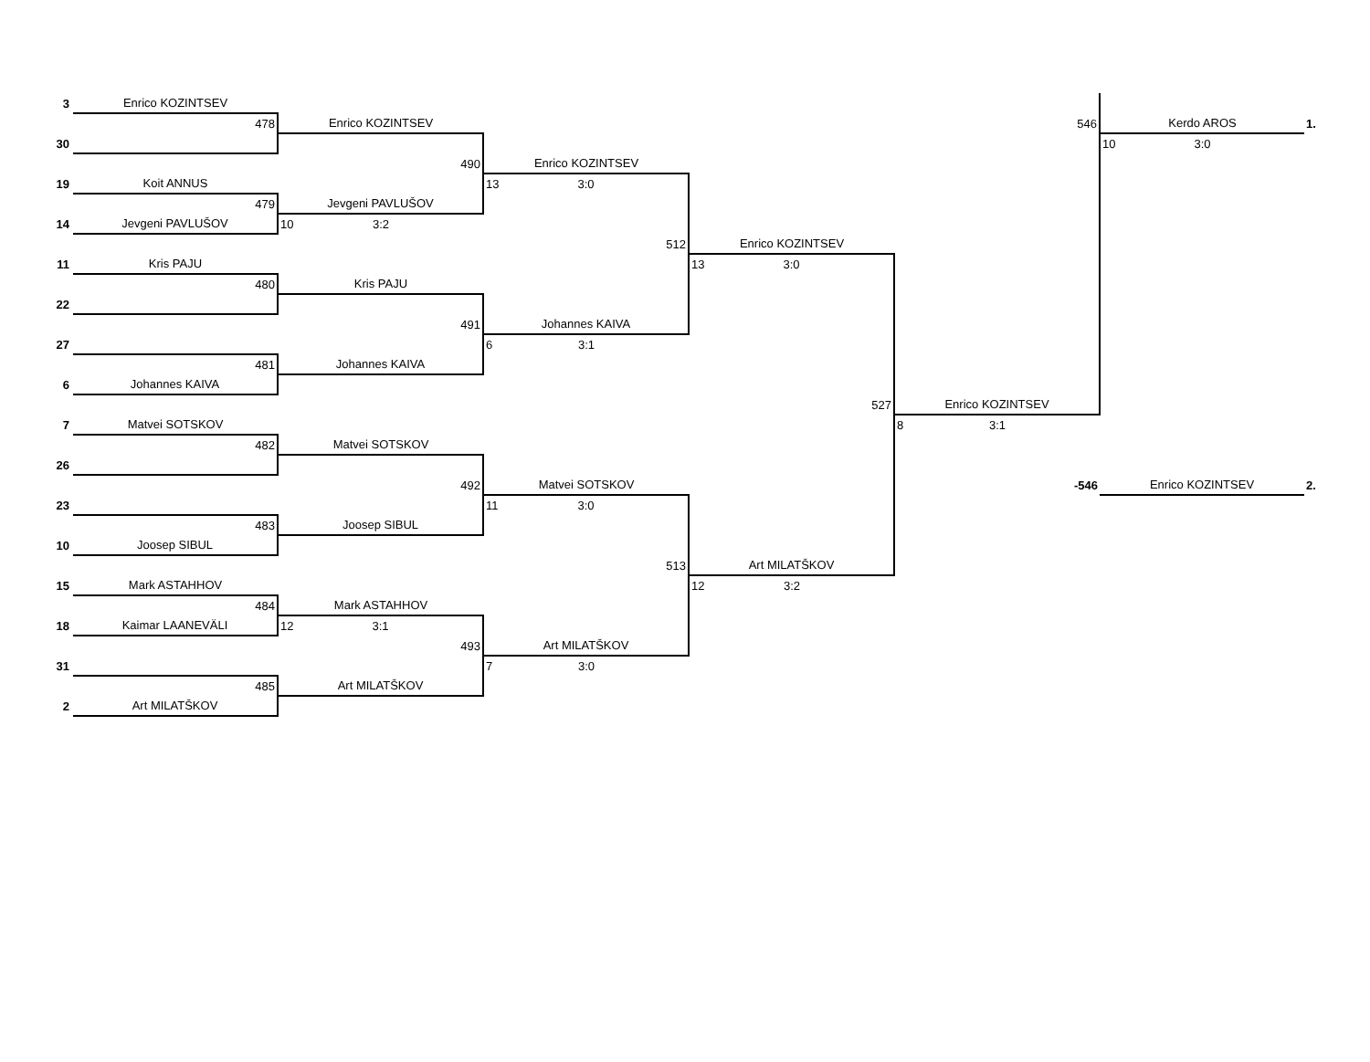| 3 | Enrico KOZINTSEV | | | | | | |
| | 478 | Enrico KOZINTSEV | | | 546 | Kerdo AROS | 1. |
| 30 | | | | | | 10 3:0 | |
| | | 490 | Enrico KOZINTSEV | | | | |
| 19 | Koit ANNUS | | 13 3:0 | | | | |
| | 479 | Jevgeni PAVLUŠOV | | | | | |
| 14 | Jevgeni PAVLUŠOV | 10 3:2 | | | | | |
| | | | 512 | Enrico KOZINTSEV | | | |
| 11 | Kris PAJU | | | 13 3:0 | | | |
| | 480 | Kris PAJU | | | | | |
| 22 | | | | | | | |
| | | 491 | Johannes KAIVA | | | | |
| 27 | | | 6 3:1 | | | | |
| | 481 | Johannes KAIVA | | | | | |
| 6 | Johannes KAIVA | | | | | | |
| | | | | 527 | Enrico KOZINTSEV | | |
| 7 | Matvei SOTSKOV | | | | 8 3:1 | | |
| | 482 | Matvei SOTSKOV | | | | | |
| 26 | | | | | | | |
| | | 492 | Matvei SOTSKOV | | -546 | Enrico KOZINTSEV | 2. |
| 23 | | | 11 3:0 | | | | |
| | 483 | Joosep SIBUL | | | | | |
| 10 | Joosep SIBUL | | | | | | |
| | | | 513 | Art MILATŠKOV | | | |
| 15 | Mark ASTAHHOV | | | 12 3:2 | | | |
| | 484 | Mark ASTAHHOV | | | | | |
| 18 | Kaimar LAANEVÄLI | 12 3:1 | | | | | |
| | | 493 | Art MILATŠKOV | | | | |
| 31 | | | 7 3:0 | | | | |
| | 485 | Art MILATŠKOV | | | | | |
| 2 | Art MILATŠKOV | | | | | | |